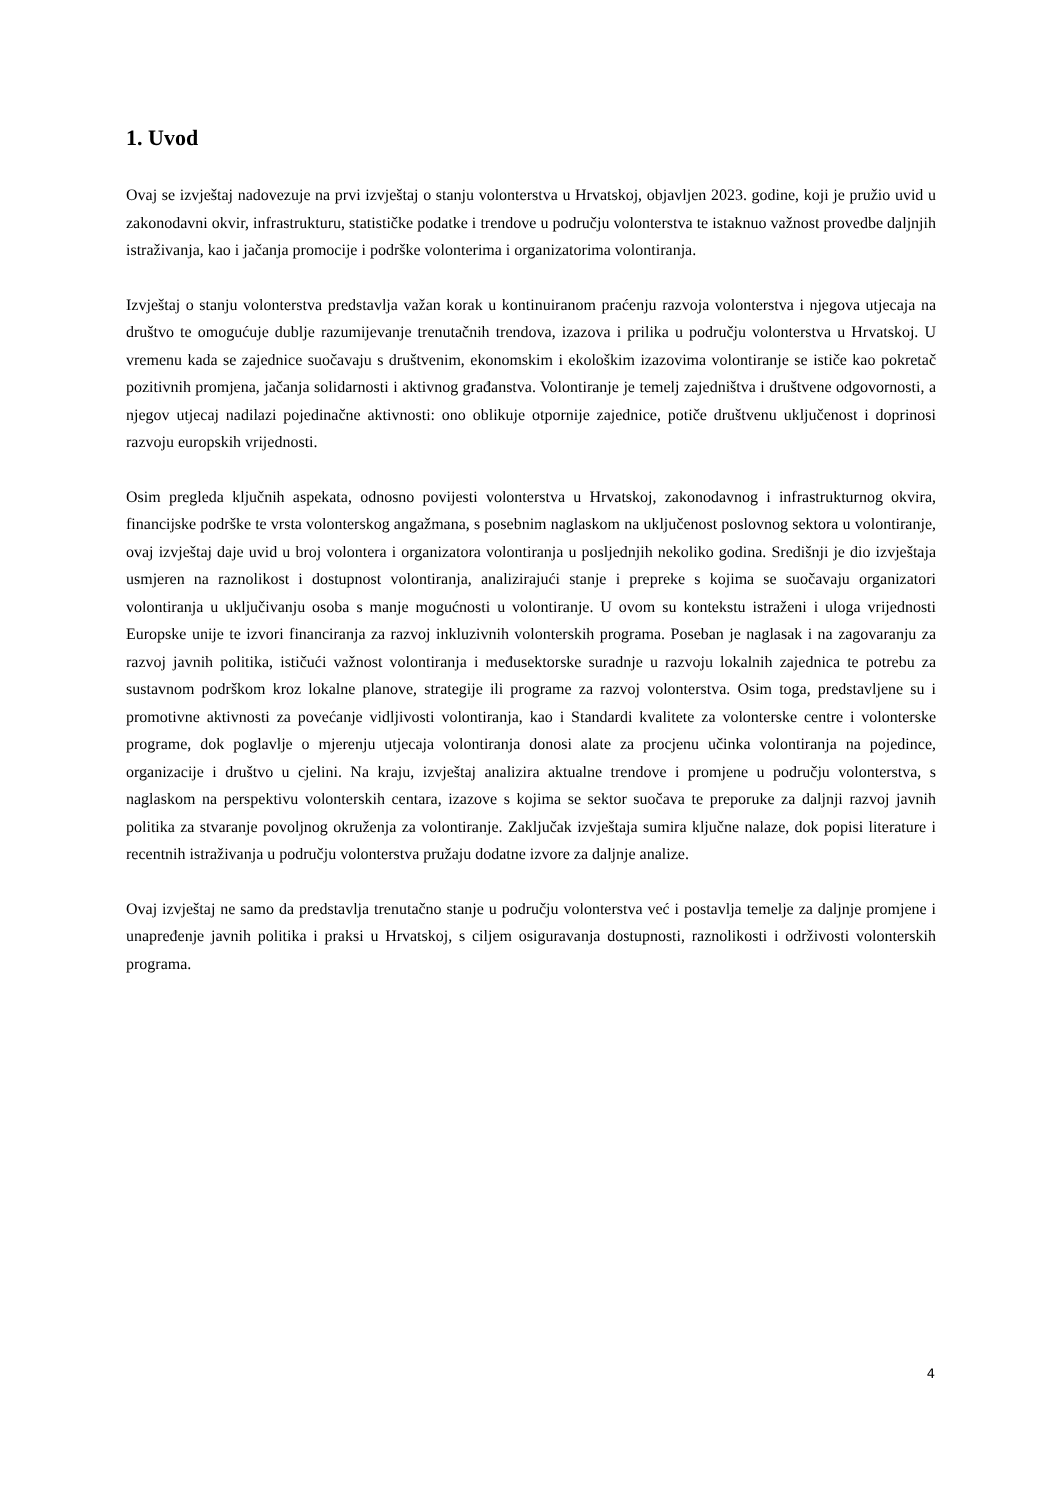1. Uvod
Ovaj se izvještaj nadovezuje na prvi izvještaj o stanju volonterstva u Hrvatskoj, objavljen 2023. godine, koji je pružio uvid u zakonodavni okvir, infrastrukturu, statističke podatke i trendove u području volonterstva te istaknuo važnost provedbe daljnjih istraživanja, kao i jačanja promocije i podrške volonterima i organizatorima volontiranja.
Izvještaj o stanju volonterstva predstavlja važan korak u kontinuiranom praćenju razvoja volonterstva i njegova utjecaja na društvo te omogućuje dublje razumijevanje trenutačnih trendova, izazova i prilika u području volonterstva u Hrvatskoj. U vremenu kada se zajednice suočavaju s društvenim, ekonomskim i ekološkim izazovima volontiranje se ističe kao pokretač pozitivnih promjena, jačanja solidarnosti i aktivnog građanstva. Volontiranje je temelj zajedništva i društvene odgovornosti, a njegov utjecaj nadilazi pojedinačne aktivnosti: ono oblikuje otpornije zajednice, potiče društvenu uključenost i doprinosi razvoju europskih vrijednosti.
Osim pregleda ključnih aspekata, odnosno povijesti volonterstva u Hrvatskoj, zakonodavnog i infrastrukturnog okvira, financijske podrške te vrsta volonterskog angažmana, s posebnim naglaskom na uključenost poslovnog sektora u volontiranje, ovaj izvještaj daje uvid u broj volontera i organizatora volontiranja u posljednjih nekoliko godina. Središnji je dio izvještaja usmjeren na raznolikost i dostupnost volontiranja, analizirajući stanje i prepreke s kojima se suočavaju organizatori volontiranja u uključivanju osoba s manje mogućnosti u volontiranje. U ovom su kontekstu istraženi i uloga vrijednosti Europske unije te izvori financiranja za razvoj inkluzivnih volonterskih programa. Poseban je naglasak i na zagovaranju za razvoj javnih politika, ističući važnost volontiranja i međusektorske suradnje u razvoju lokalnih zajednica te potrebu za sustavnom podrškom kroz lokalne planove, strategije ili programe za razvoj volonterstva. Osim toga, predstavljene su i promotivne aktivnosti za povećanje vidljivosti volontiranja, kao i Standardi kvalitete za volonterske centre i volonterske programe, dok poglavlje o mjerenju utjecaja volontiranja donosi alate za procjenu učinka volontiranja na pojedince, organizacije i društvo u cjelini. Na kraju, izvještaj analizira aktualne trendove i promjene u području volonterstva, s naglaskom na perspektivu volonterskih centara, izazove s kojima se sektor suočava te preporuke za daljnji razvoj javnih politika za stvaranje povoljnog okruženja za volontiranje. Zaključak izvještaja sumira ključne nalaze, dok popisi literature i recentnih istraživanja u području volonterstva pružaju dodatne izvore za daljnje analize.
Ovaj izvještaj ne samo da predstavlja trenutačno stanje u području volonterstva već i postavlja temelje za daljnje promjene i unapređenje javnih politika i praksi u Hrvatskoj, s ciljem osiguravanja dostupnosti, raznolikosti i održivosti volonterskih programa.
4